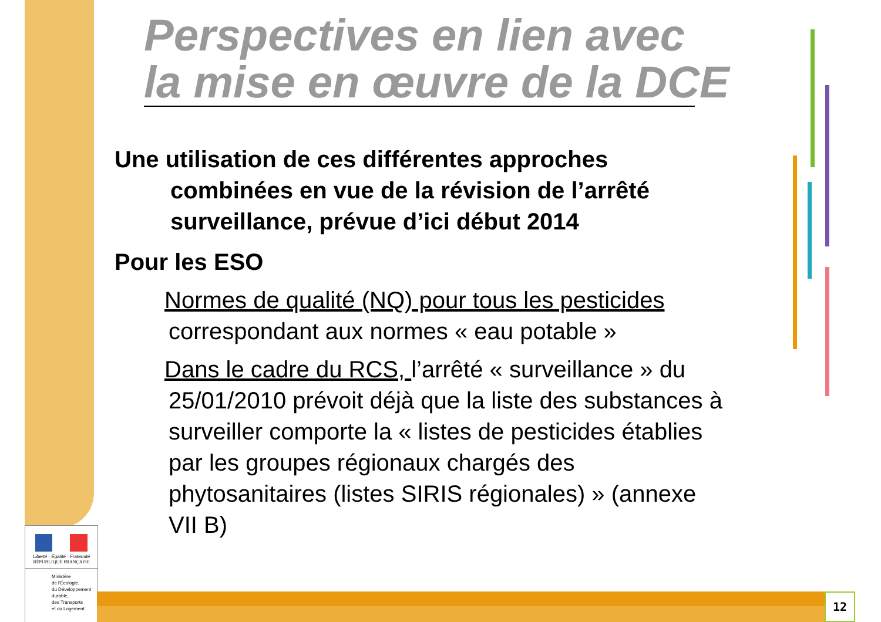Perspectives en lien avec
la mise en œuvre de la DCE
Une utilisation de ces différentes approches
combinées en vue de la révision de l’arrêté
surveillance, prévue d’ici début 2014
Pour les ESO
Normes de qualité (NQ) pour tous les pesticides
correspondant aux normes « eau potable »
Dans le cadre du RCS, l’arrêté « surveillance » du
25/01/2010 prévoit déjà que la liste des substances à
surveiller comporte la « listes de pesticides établies
par les groupes régionaux chargés des
phytosanitaires (listes SIRIS régionales) » (annexe
VII B)
Liberté · Égalité · Fraternité
RÉPUBLIQUE FRANÇAISE
Ministère
de l'Écologie,
du Développement
durable,
des Transports
et du Logement
12